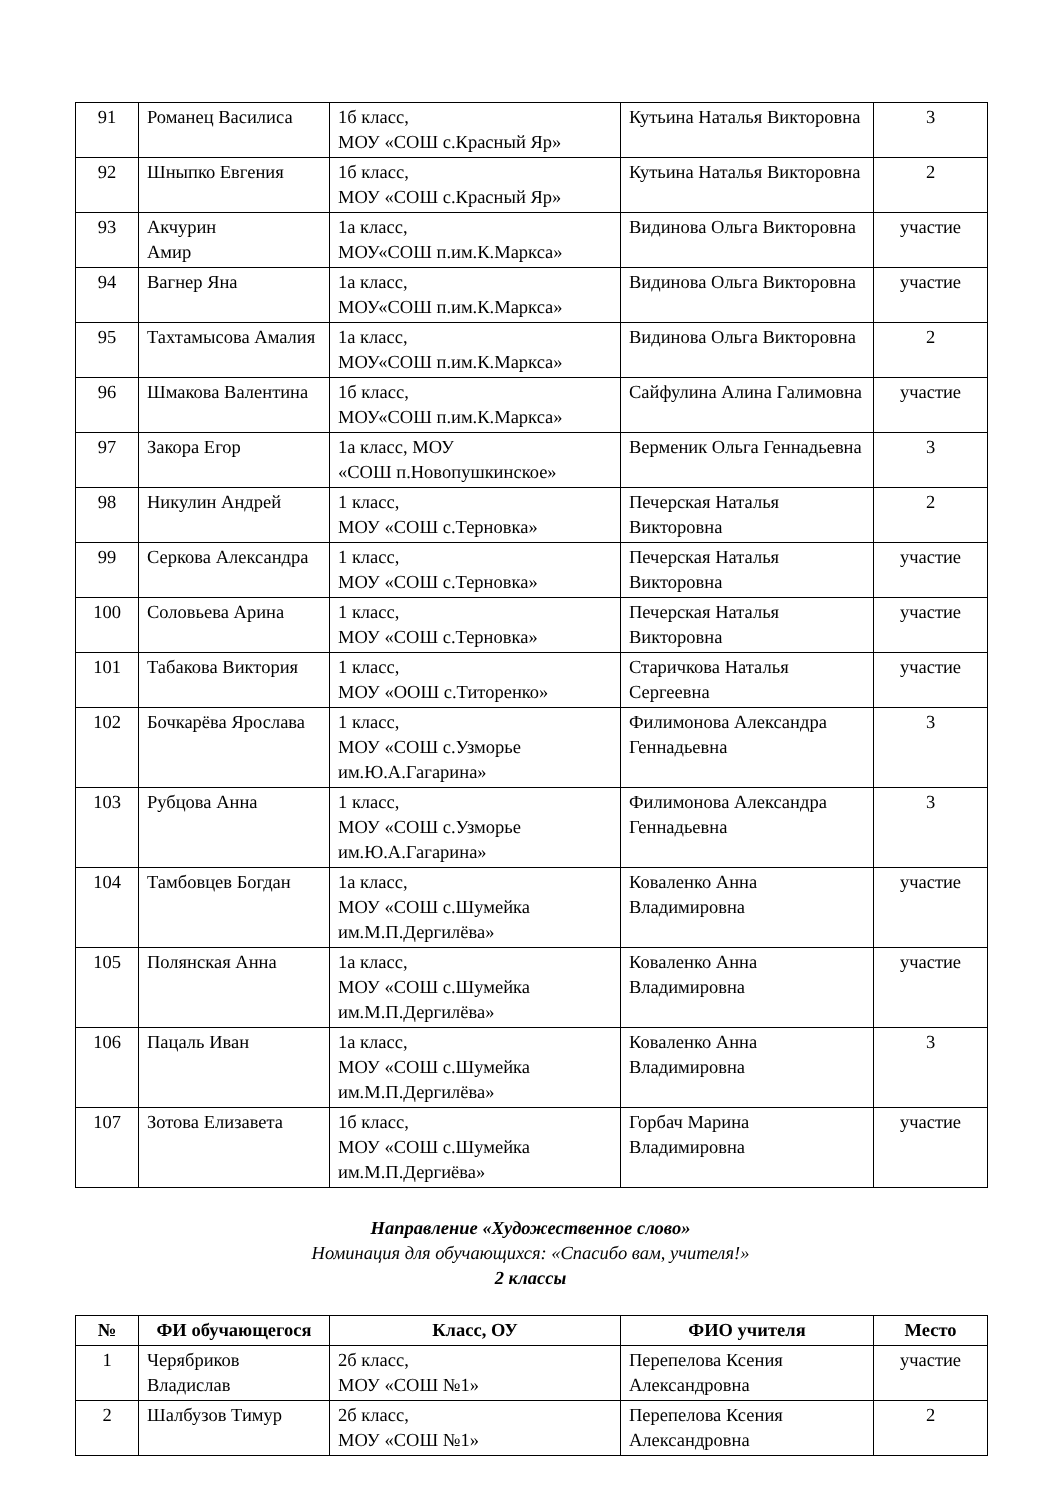| 91 | Романец Василиса | 1б класс, МОУ «СОШ с.Красный Яр» | Кутьина Наталья Викторовна | 3 |
| 92 | Шныпко Евгения | 1б класс, МОУ «СОШ с.Красный Яр» | Кутьина Наталья Викторовна | 2 |
| 93 | Акчурин Амир | 1а класс, МОУ«СОШ п.им.К.Маркса» | Видинова Ольга Викторовна | участие |
| 94 | Вагнер Яна | 1а класс, МОУ«СОШ п.им.К.Маркса» | Видинова Ольга Викторовна | участие |
| 95 | Тахтамысова Амалия | 1а класс, МОУ«СОШ п.им.К.Маркса» | Видинова Ольга Викторовна | 2 |
| 96 | Шмакова Валентина | 1б класс, МОУ«СОШ п.им.К.Маркса» | Сайфулина Алина Галимовна | участие |
| 97 | Закора Егор | 1а класс, МОУ «СОШ п.Новопушкинское» | Верменик Ольга Геннадьевна | 3 |
| 98 | Никулин Андрей | 1 класс, МОУ «СОШ с.Терновка» | Печерская Наталья Викторовна | 2 |
| 99 | Серкова Александра | 1 класс, МОУ «СОШ с.Терновка» | Печерская Наталья Викторовна | участие |
| 100 | Соловьева Арина | 1 класс, МОУ «СОШ с.Терновка» | Печерская Наталья Викторовна | участие |
| 101 | Табакова Виктория | 1 класс, МОУ «ООШ с.Титоренко» | Старичкова Наталья Сергеевна | участие |
| 102 | Бочкарёва Ярослава | 1 класс, МОУ «СОШ с.Узморье им.Ю.А.Гагарина» | Филимонова Александра Геннадьевна | 3 |
| 103 | Рубцова Анна | 1 класс, МОУ «СОШ с.Узморье им.Ю.А.Гагарина» | Филимонова Александра Геннадьевна | 3 |
| 104 | Тамбовцев Богдан | 1а класс, МОУ «СОШ с.Шумейка им.М.П.Дергилёва» | Коваленко Анна Владимировна | участие |
| 105 | Полянская Анна | 1а класс, МОУ «СОШ с.Шумейка им.М.П.Дергилёва» | Коваленко Анна Владимировна | участие |
| 106 | Пацаль Иван | 1а класс, МОУ «СОШ с.Шумейка им.М.П.Дергилёва» | Коваленко Анна Владимировна | 3 |
| 107 | Зотова Елизавета | 1б класс, МОУ «СОШ с.Шумейка им.М.П.Дергиёва» | Горбач Марина Владимировна | участие |
Направление «Художественное слово»
Номинация для обучающихся: «Спасибо вам, учителя!»
2 классы
| № | ФИ обучающегося | Класс, ОУ | ФИО учителя | Место |
| --- | --- | --- | --- | --- |
| 1 | Черябриков Владислав | 2б класс, МОУ «СОШ №1» | Перепелова Ксения Александровна | участие |
| 2 | Шалбузов Тимур | 2б класс, МОУ «СОШ №1» | Перепелова Ксения Александровна | 2 |